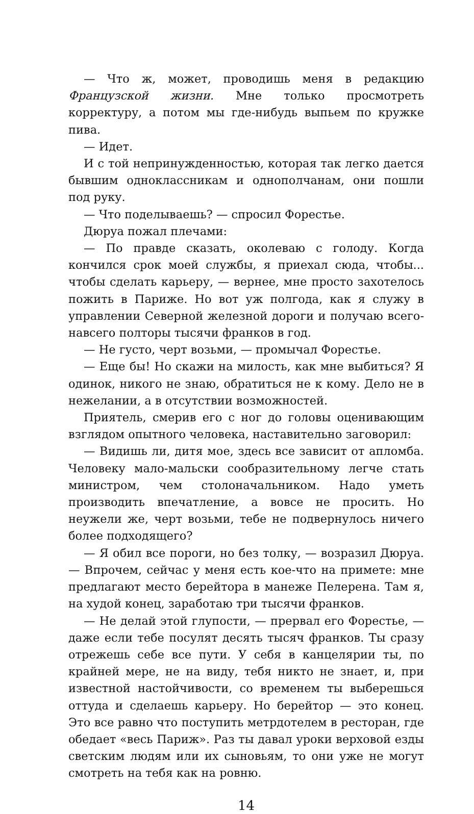— Что ж, может, проводишь меня в редакцию Французской жизни. Мне только просмотреть корректуру, а потом мы где-нибудь выпьем по кружке пива.
— Идет.
И с той непринужденностью, которая так легко дается бывшим одноклассникам и однополчанам, они пошли под руку.
— Что поделываешь? — спросил Форестье.
Дюруа пожал плечами:
— По правде сказать, околеваю с голоду. Когда кончился срок моей службы, я приехал сюда, чтобы... чтобы сделать карьеру, — вернее, мне просто захотелось пожить в Париже. Но вот уж полгода, как я служу в управлении Северной железной дороги и получаю всего-навсего полторы тысячи франков в год.
— Не густо, черт возьми, — промычал Форестье.
— Еще бы! Но скажи на милость, как мне выбиться? Я одинок, никого не знаю, обратиться не к кому. Дело не в нежелании, а в отсутствии возможностей.
Приятель, смерив его с ног до головы оценивающим взглядом опытного человека, наставительно заговорил:
— Видишь ли, дитя мое, здесь все зависит от апломба. Человеку мало-мальски сообразительному легче стать министром, чем столоначальником. Надо уметь производить впечатление, а вовсе не просить. Но неужели же, черт возьми, тебе не подвернулось ничего более подходящего?
— Я обил все пороги, но без толку, — возразил Дюруа. — Впрочем, сейчас у меня есть кое-что на примете: мне предлагают место берейтора в манеже Пелерена. Там я, на худой конец, заработаю три тысячи франков.
— Не делай этой глупости, — прервал его Форестье, — даже если тебе посулят десять тысяч франков. Ты сразу отрежешь себе все пути. У себя в канцелярии ты, по крайней мере, не на виду, тебя никто не знает, и, при известной настойчивости, со временем ты выберешься оттуда и сделаешь карьеру. Но берейтор — это конец. Это все равно что поступить метрдотелем в ресторан, где обедает «весь Париж». Раз ты давал уроки верховой езды светским людям или их сыновьям, то они уже не могут смотреть на тебя как на ровню.
14